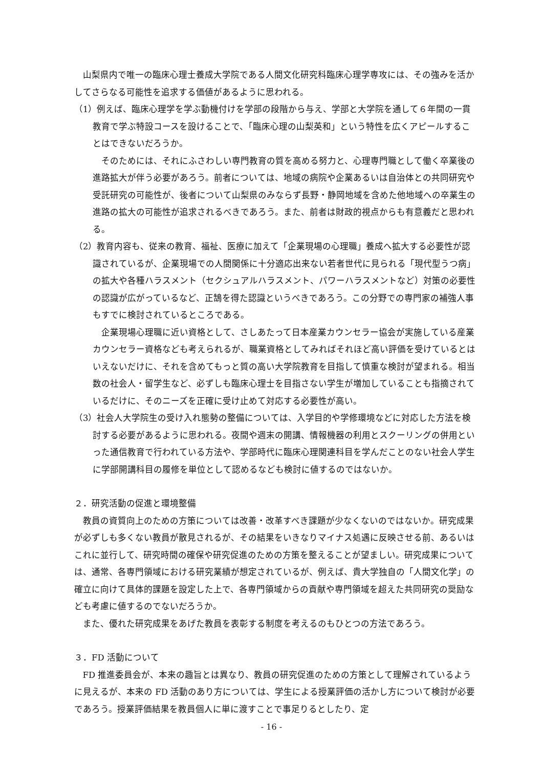山梨県内で唯一の臨床心理士養成大学院である人間文化研究科臨床心理学専攻には、その強みを活かしてさらなる可能性を追求する価値があるように思われる。
（1）例えば、臨床心理学を学ぶ動機付けを学部の段階から与え、学部と大学院を通して６年間の一貫教育で学ぶ特設コースを設けることで、「臨床心理の山梨英和」という特性を広くアピールすることはできないだろうか。
そのためには、それにふさわしい専門教育の質を高める努力と、心理専門職として働く卒業後の進路拡大が伴う必要があろう。前者については、地域の病院や企業あるいは自治体との共同研究や受託研究の可能性が、後者について山梨県のみならず長野・静岡地域を含めた他地域への卒業生の進路の拡大の可能性が追求されるべきであろう。また、前者は財政的視点からも有意義だと思われる。
（2）教育内容も、従来の教育、福祉、医療に加えて「企業現場の心理職」養成へ拡大する必要性が認識されているが、企業現場での人間関係に十分適応出来ない若者世代に見られる「現代型うつ病」の拡大や各種ハラスメント（セクシュアルハラスメント、パワーハラスメントなど）対策の必要性の認識が広がっているなど、正鵠を得た認識というべきであろう。この分野での専門家の補強人事もすでに検討されているところである。
企業現場心理職に近い資格として、さしあたって日本産業カウンセラー協会が実施している産業カウンセラー資格なども考えられるが、職業資格としてみればそれほど高い評価を受けているとはいえないだけに、それを含めてもっと質の高い大学院教育を目指して慎重な検討が望まれる。相当数の社会人・留学生など、必ずしも臨床心理士を目指さない学生が増加していることも指摘されているだけに、そのニーズを正確に受け止めて対応する必要性が高い。
（3）社会人大学院生の受け入れ態勢の整備については、入学目的や学修環境などに対応した方法を検討する必要があるように思われる。夜間や週末の開講、情報機器の利用とスクーリングの併用といった通信教育で行われている方法や、学部時代に臨床心理関連科目を学んだことのない社会人学生に学部開講科目の履修を単位として認めるなども検討に値するのではないか。
２．研究活動の促進と環境整備
教員の資質向上のための方策については改善・改革すべき課題が少なくないのではないか。研究成果が必ずしも多くない教員が散見されるが、その結果をいきなりマイナス処遇に反映させる前、あるいはこれに並行して、研究時間の確保や研究促進のための方策を整えることが望ましい。研究成果については、通常、各専門領域における研究業績が想定されているが、例えば、貴大学独自の「人間文化学」の確立に向けて具体的課題を設定した上で、各専門領域からの貢献や専門領域を超えた共同研究の奨励なども考慮に値するのでないだろうか。
また、優れた研究成果をあげた教員を表彰する制度を考えるのもひとつの方法であろう。
３．FD 活動について
FD 推進委員会が、本来の趣旨とは異なり、教員の研究促進のための方策として理解されているように見えるが、本来の FD 活動のあり方については、学生による授業評価の活かし方について検討が必要であろう。授業評価結果を教員個人に単に渡すことで事足りるとしたり、定
- 16 -